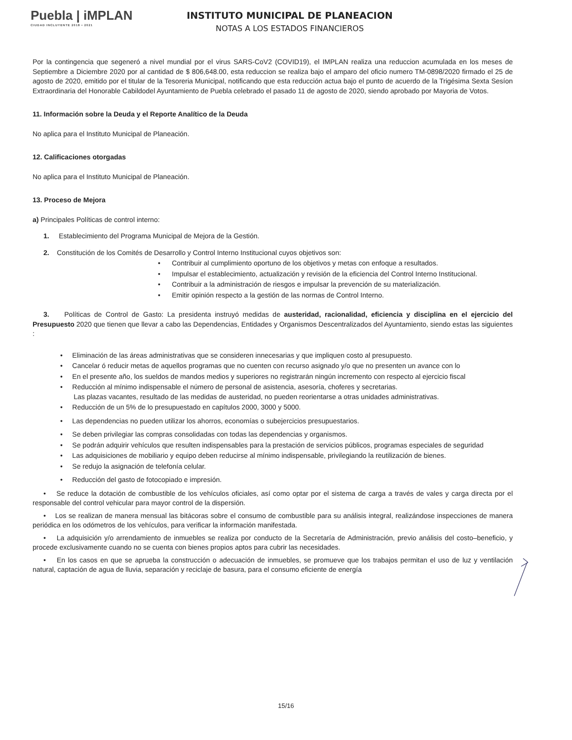Puebla | iMPLAN
CIUDAD INCLUYENTE 2018 • 2021
INSTITUTO MUNICIPAL DE PLANEACION
NOTAS A LOS ESTADOS FINANCIEROS
Por la contingencia que segeneró a nivel mundial por el virus SARS-CoV2 (COVID19), el IMPLAN realiza una reduccion acumulada en los meses de Septiembre a Diciembre 2020 por al cantidad de $ 806,648.00, esta reduccion se realiza bajo el amparo del oficio numero TM-0898/2020 firmado el 25 de agosto de 2020, emitido por el titular de la Tesoreria Municipal, notificando que esta reducción actua bajo el punto de acuerdo de la Trigésima Sexta Sesíon Extraordinaria del Honorable Cabildodel Ayuntamiento de Puebla celebrado el pasado 11 de agosto de 2020, siendo aprobado por Mayoria de Votos.
11. Información sobre la Deuda y el Reporte Analítico de la Deuda
No aplica para el Instituto Municipal de Planeación.
12. Calificaciones otorgadas
No aplica para el Instituto Municipal de Planeación.
13. Proceso de Mejora
a) Principales Políticas de control interno:
1. Establecimiento del Programa Municipal de Mejora de la Gestión.
2. Constitución de los Comités de Desarrollo y Control Interno Institucional cuyos objetivos son:
• Contribuir al cumplimiento oportuno de los objetivos y metas con enfoque a resultados.
• Impulsar el establecimiento, actualización y revisión de la eficiencia del Control Interno Institucional.
• Contribuir a la administración de riesgos e impulsar la prevención de su materialización.
• Emitir opinión respecto a la gestión de las normas de Control Interno.
3. Políticas de Control de Gasto: La presidenta instruyó medidas de austeridad, racionalidad, eficiencia y disciplina en el ejercicio del Presupuesto 2020 que tienen que llevar a cabo las Dependencias, Entidades y Organismos Descentralizados del Ayuntamiento, siendo estas las siguientes :
• Eliminación de las áreas administrativas que se consideren innecesarias y que impliquen costo al presupuesto.
• Cancelar ó reducir metas de aquellos programas que no cuenten con recurso asignado y/o que no presenten un avance con lo
• En el presente año, los sueldos de mandos medios y superiores no registrarán ningún incremento con respecto al ejercicio fiscal
• Reducción al mínimo indispensable el número de personal de asistencia, asesoría, choferes y secretarias.
Las plazas vacantes, resultado de las medidas de austeridad, no pueden reorientarse a otras unidades administrativas.
• Reducción de un 5% de lo presupuestado en capítulos 2000, 3000 y 5000.
• Las dependencias no pueden utilizar los ahorros, economías o subejercicios presupuestarios.
• Se deben privilegiar las compras consolidadas con todas las dependencias y organismos.
• Se podrán adquirir vehículos que resulten indispensables para la prestación de servicios públicos, programas especiales de seguridad
• Las adquisiciones de mobiliario y equipo deben reducirse al mínimo indispensable, privilegiando la reutilización de bienes.
• Se redujo la asignación de telefonía celular.
• Reducción del gasto de fotocopiado e impresión.
• Se reduce la dotación de combustible de los vehículos oficiales, así como optar por el sistema de carga a través de vales y carga directa por el responsable del control vehicular para mayor control de la dispersión.
• Los se realizan de manera mensual las bitácoras sobre el consumo de combustible para su análisis integral, realizándose inspecciones de manera periódica en los odómetros de los vehículos, para verificar la información manifestada.
• La adquisición y/o arrendamiento de inmuebles se realiza por conducto de la Secretaría de Administración, previo análisis del costo–beneficio, y procede exclusivamente cuando no se cuenta con bienes propios aptos para cubrir las necesidades.
• En los casos en que se aprueba la construcción o adecuación de inmuebles, se promueve que los trabajos permitan el uso de luz y ventilación natural, captación de agua de lluvia, separación y reciclaje de basura, para el consumo eficiente de energía
15/16